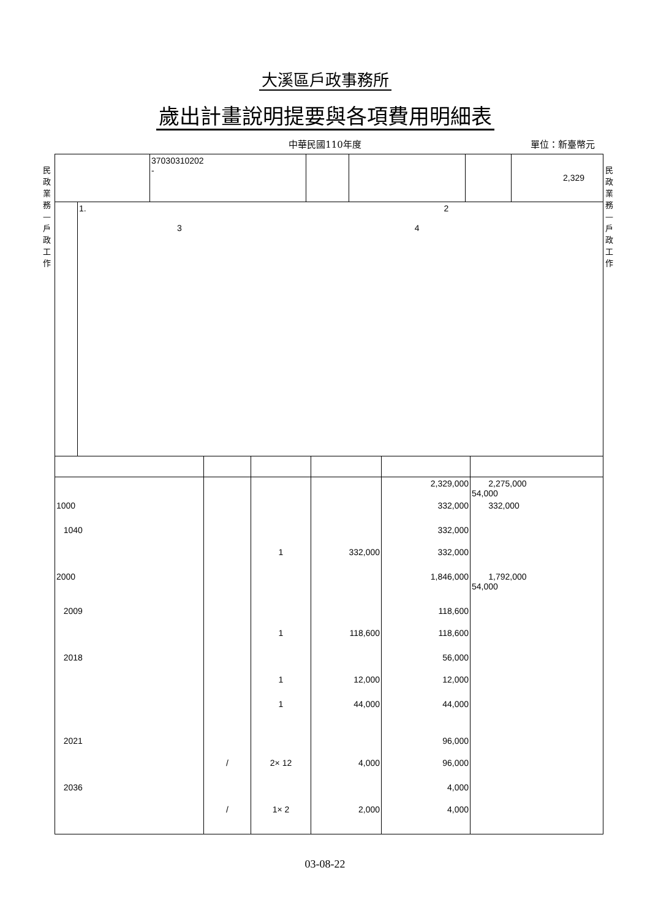大溪區戶政事務所
歲出計畫說明提要與各項費用明細表
中華民國110年度
單位：新臺幣元
民政業務—戶政工作
民政業務—戶政工作
| | 37030310202 - | | | | 2,329 |
| | 1. 2 3 4 |
| | | | | 2,329,000 | 2,275,000 54,000 |
| 1000 | | | | 332,000 | 332,000 |
| 1040 | | | | 332,000 | |
| | | 1 | 332,000 | 332,000 | |
| 2000 | | | | 1,846,000 | 1,792,000 54,000 |
| 2009 | | | | 118,600 | |
| | | 1 | 118,600 | 118,600 | |
| 2018 | | | | 56,000 | |
| | | 1 | 12,000 | 12,000 | |
| | | 1 | 44,000 | 44,000 | |
| 2021 | | | | 96,000 | |
| | / | 2× 12 | 4,000 | 96,000 | |
| 2036 | | | | 4,000 | |
| | / | 1× 2 | 2,000 | 4,000 | |
03-08-22